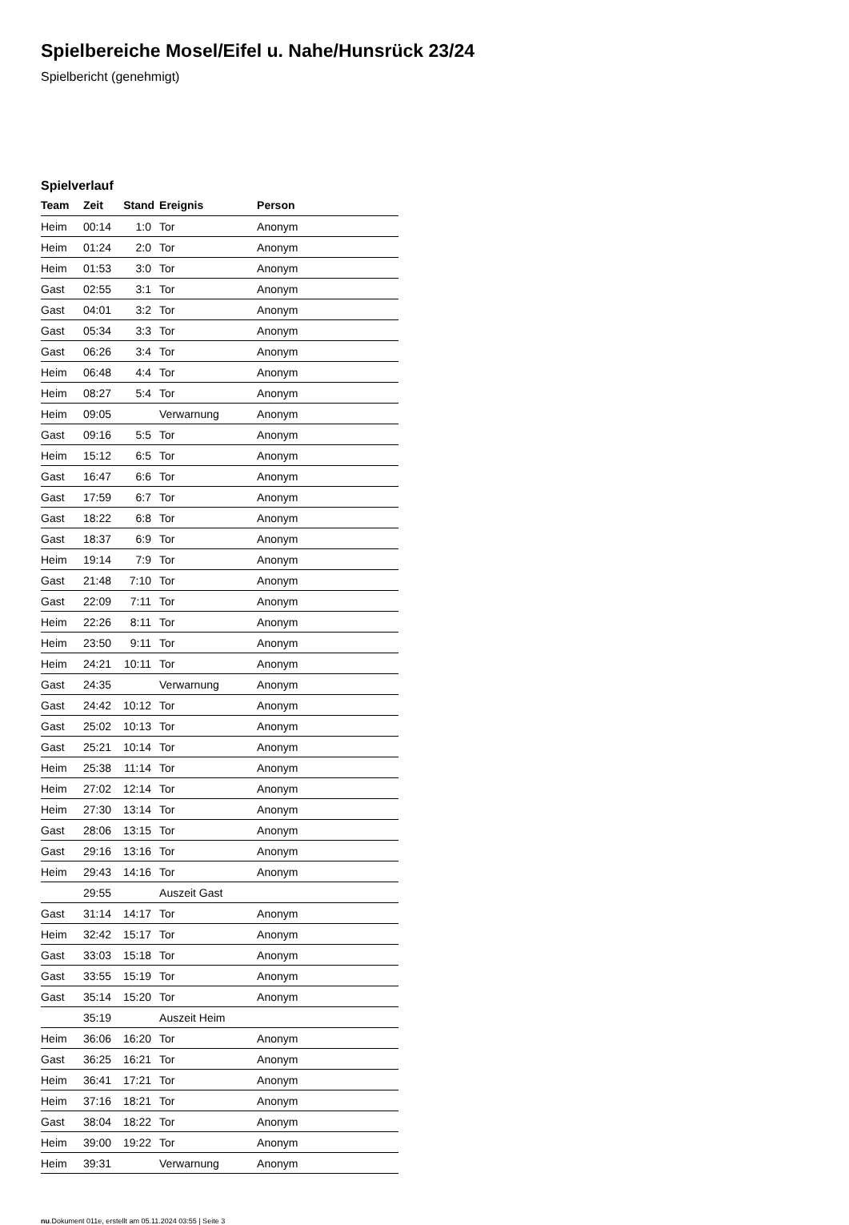Spielbereiche Mosel/Eifel u. Nahe/Hunsrück 23/24
Spielbericht (genehmigt)
Spielverlauf
| Team | Zeit | Stand | Ereignis | Person |
| --- | --- | --- | --- | --- |
| Heim | 00:14 | 1:0 | Tor | Anonym |
| Heim | 01:24 | 2:0 | Tor | Anonym |
| Heim | 01:53 | 3:0 | Tor | Anonym |
| Gast | 02:55 | 3:1 | Tor | Anonym |
| Gast | 04:01 | 3:2 | Tor | Anonym |
| Gast | 05:34 | 3:3 | Tor | Anonym |
| Gast | 06:26 | 3:4 | Tor | Anonym |
| Heim | 06:48 | 4:4 | Tor | Anonym |
| Heim | 08:27 | 5:4 | Tor | Anonym |
| Heim | 09:05 | | Verwarnung | Anonym |
| Gast | 09:16 | 5:5 | Tor | Anonym |
| Heim | 15:12 | 6:5 | Tor | Anonym |
| Gast | 16:47 | 6:6 | Tor | Anonym |
| Gast | 17:59 | 6:7 | Tor | Anonym |
| Gast | 18:22 | 6:8 | Tor | Anonym |
| Gast | 18:37 | 6:9 | Tor | Anonym |
| Heim | 19:14 | 7:9 | Tor | Anonym |
| Gast | 21:48 | 7:10 | Tor | Anonym |
| Gast | 22:09 | 7:11 | Tor | Anonym |
| Heim | 22:26 | 8:11 | Tor | Anonym |
| Heim | 23:50 | 9:11 | Tor | Anonym |
| Heim | 24:21 | 10:11 | Tor | Anonym |
| Gast | 24:35 | | Verwarnung | Anonym |
| Gast | 24:42 | 10:12 | Tor | Anonym |
| Gast | 25:02 | 10:13 | Tor | Anonym |
| Gast | 25:21 | 10:14 | Tor | Anonym |
| Heim | 25:38 | 11:14 | Tor | Anonym |
| Heim | 27:02 | 12:14 | Tor | Anonym |
| Heim | 27:30 | 13:14 | Tor | Anonym |
| Gast | 28:06 | 13:15 | Tor | Anonym |
| Gast | 29:16 | 13:16 | Tor | Anonym |
| Heim | 29:43 | 14:16 | Tor | Anonym |
| | 29:55 | | Auszeit Gast | |
| Gast | 31:14 | 14:17 | Tor | Anonym |
| Heim | 32:42 | 15:17 | Tor | Anonym |
| Gast | 33:03 | 15:18 | Tor | Anonym |
| Gast | 33:55 | 15:19 | Tor | Anonym |
| Gast | 35:14 | 15:20 | Tor | Anonym |
| | 35:19 | | Auszeit Heim | |
| Heim | 36:06 | 16:20 | Tor | Anonym |
| Gast | 36:25 | 16:21 | Tor | Anonym |
| Heim | 36:41 | 17:21 | Tor | Anonym |
| Heim | 37:16 | 18:21 | Tor | Anonym |
| Gast | 38:04 | 18:22 | Tor | Anonym |
| Heim | 39:00 | 19:22 | Tor | Anonym |
| Heim | 39:31 | | Verwarnung | Anonym |
nu.Dokument 011e, erstellt am 05.11.2024 03:55 | Seite 3